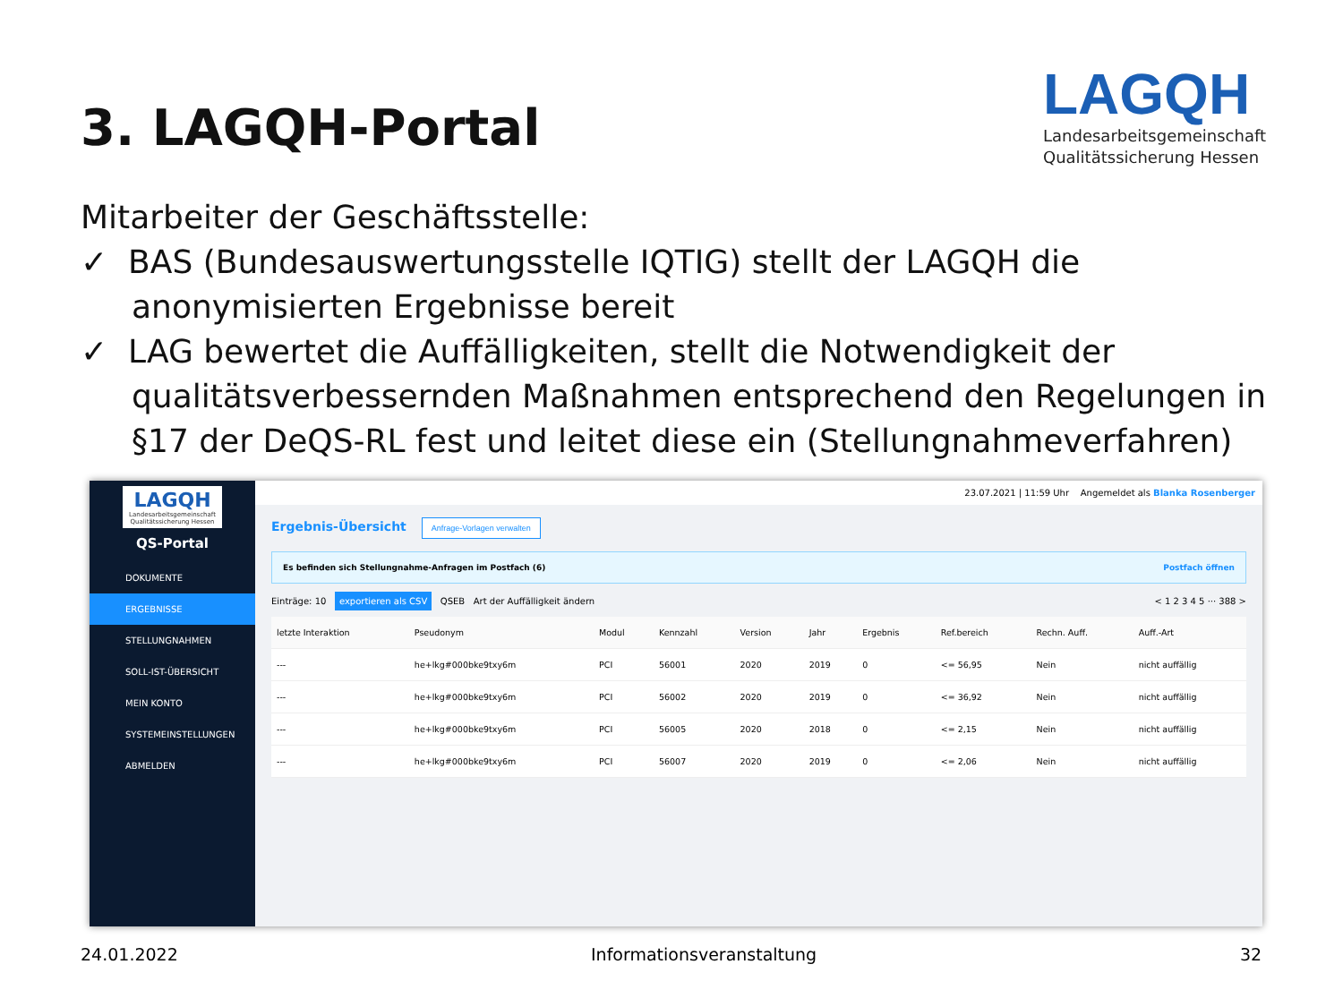3. LAGQH-Portal
LAGQH
Landesarbeitsgemeinschaft
Qualitätssicherung Hessen
Mitarbeiter der Geschäftsstelle:
✓ BAS (Bundesauswertungsstelle IQTIG) stellt der LAGQH die anonymisierten Ergebnisse bereit
✓ LAG bewertet die Auffälligkeiten, stellt die Notwendigkeit der qualitätsverbessernden Maßnahmen entsprechend den Regelungen in §17 der DeQS-RL fest und leitet diese ein (Stellungnahmeverfahren)
LAGQH
Landesarbeitsgemeinschaft Qualitätssicherung Hessen
QS-Portal
DOKUMENTE
ERGEBNISSE
STELLUNGNAHMEN
SOLL-IST-ÜBERSICHT
MEIN KONTO
SYSTEMEINSTELLUNGEN
ABMELDEN
23.07.2021 | 11:59 Uhr Angemeldet als Blanka Rosenberger
Ergebnis-Übersicht Anfrage-Vorlagen verwalten
Es befinden sich Stellungnahme-Anfragen im Postfach (6) Postfach öffnen
Einträge: 10 exportieren als CSV QSEB Art der Auffälligkeit ändern < 1 2 3 4 5 ··· 388 >
| letzte Interaktion | Pseudonym | Modul | Kennzahl | Version | Jahr | Ergebnis | Ref.bereich | Rechn. Auff. | Auff.-Art |
| --- | --- | --- | --- | --- | --- | --- | --- | --- | --- |
| --- | he+lkg#000bke9txy6m | PCI | 56001 | 2020 | 2019 | 0 | <= 56,95 | Nein | nicht auffällig |
| --- | he+lkg#000bke9txy6m | PCI | 56002 | 2020 | 2019 | 0 | <= 36,92 | Nein | nicht auffällig |
| --- | he+lkg#000bke9txy6m | PCI | 56005 | 2020 | 2018 | 0 | <= 2,15 | Nein | nicht auffällig |
| --- | he+lkg#000bke9txy6m | PCI | 56007 | 2020 | 2019 | 0 | <= 2,06 | Nein | nicht auffällig |
24.01.2022 Informationsveranstaltung 32